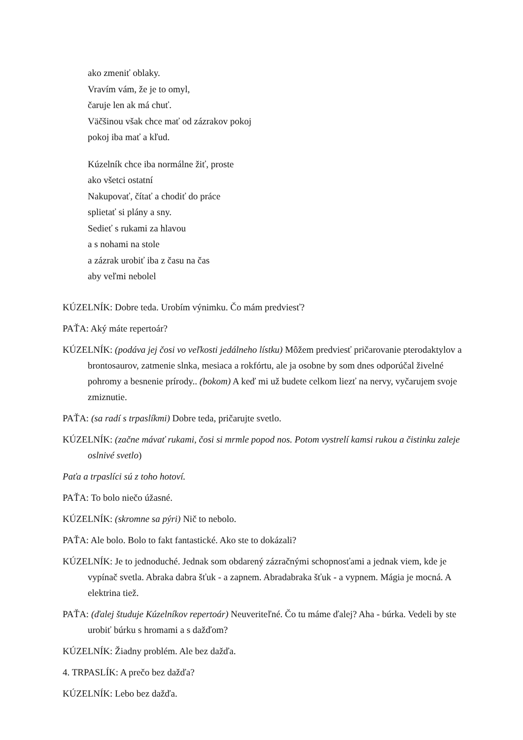ako zmeniť oblaky.
Vravím vám, že je to omyl,
čaruje len ak má chuť.
Väčšinou však chce mať od zázrakov pokoj
pokoj iba mať a kľud.
Kúzelník chce iba normálne žiť, proste
ako všetci ostatní
Nakupovať, čítať a chodiť do práce
splietať si plány a sny.
Sedieť s rukami za hlavou
a s nohami na stole
a zázrak urobiť iba z času na čas
aby veľmi nebolel
KÚZELNÍK: Dobre teda. Urobím výnimku. Čo mám predviesť?
PAŤA: Aký máte repertoár?
KÚZELNÍK: (podáva jej čosi vo veľkosti jedálneho lístku) Môžem predviesť pričarovanie pterodaktylov a brontosaurov, zatmenie slnka, mesiaca a rokfórtu, ale ja osobne by som dnes odporúčal živelné pohromy a besnenie prírody.. (bokom) A keď mi už budete celkom liezť na nervy, vyčarujem svoje zmiznutie.
PAŤA: (sa radí s trpaslíkmi) Dobre teda, pričarujte svetlo.
KÚZELNÍK: (začne mávať rukami, čosi si mrmle popod nos. Potom vystrelí kamsi rukou a čistinku zaleje oslnivé svetlo)
Paťa a trpaslíci sú z toho hotoví.
PAŤA: To bolo niečo úžasné.
KÚZELNÍK: (skromne sa pýri) Nič to nebolo.
PAŤA: Ale bolo. Bolo to fakt fantastické. Ako ste to dokázali?
KÚZELNÍK: Je to jednoduché. Jednak som obdarený zázračnými schopnosťami a jednak viem, kde je vypínač svetla. Abraka dabra šťuk - a zapnem. Abradabraka šťuk - a vypnem. Mágia je mocná. A elektrina tiež.
PAŤA: (ďalej študuje Kúzelníkov repertoár) Neuveriteľné. Čo tu máme ďalej? Aha - búrka. Vedeli by ste urobiť búrku s hromami a s dažďom?
KÚZELNÍK: Žiadny problém. Ale bez dažďa.
4. TRPASLÍK: A prečo bez dažďa?
KÚZELNÍK: Lebo bez dažďa.